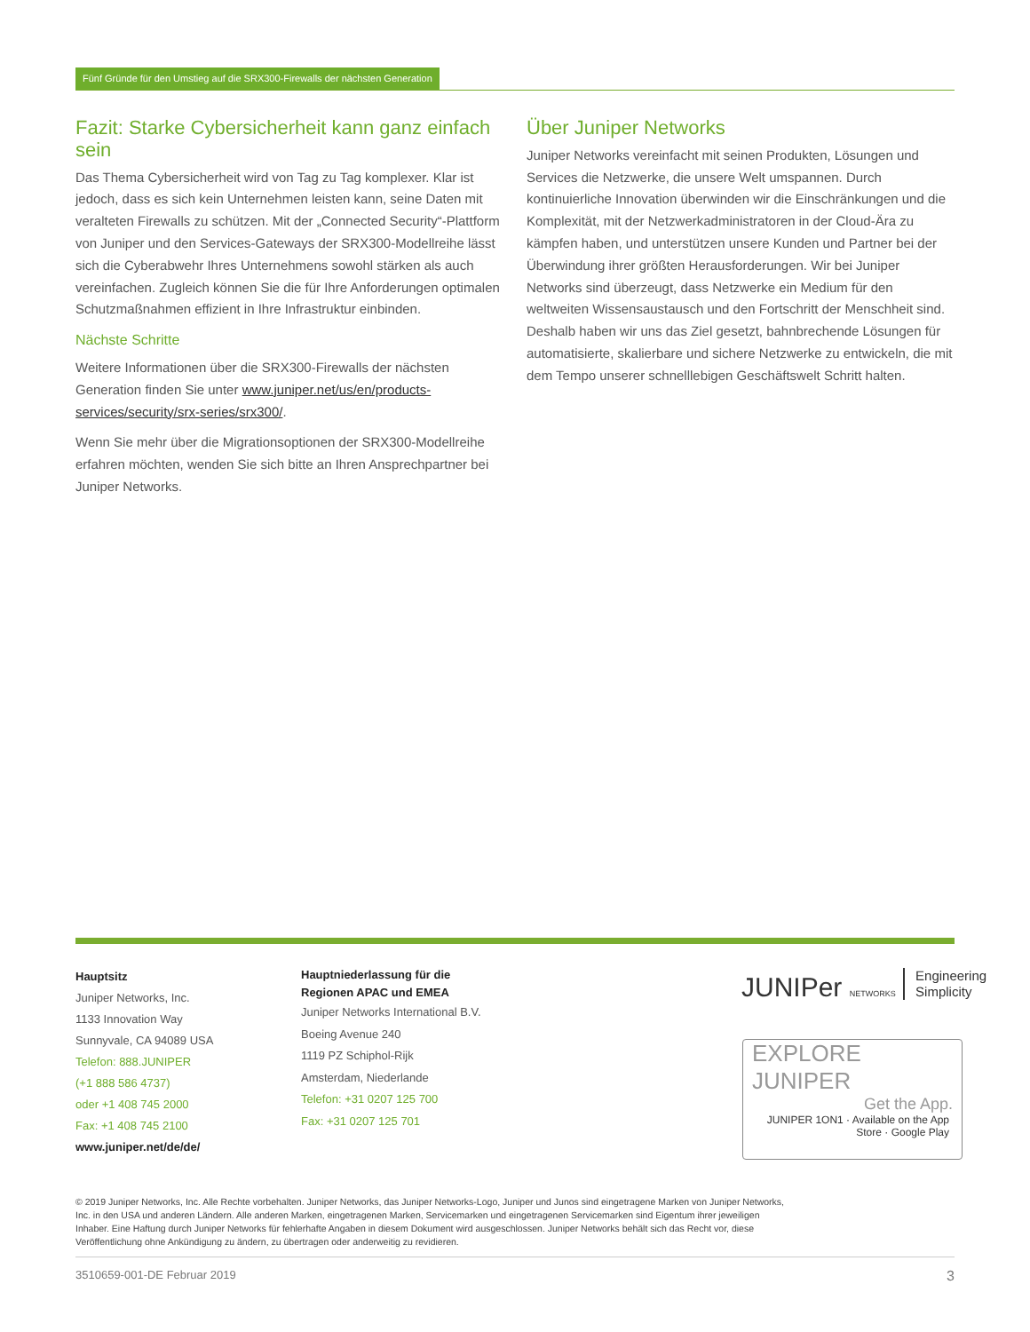Fünf Gründe für den Umstieg auf die SRX300-Firewalls der nächsten Generation
Fazit: Starke Cybersicherheit kann ganz einfach sein
Das Thema Cybersicherheit wird von Tag zu Tag komplexer. Klar ist jedoch, dass es sich kein Unternehmen leisten kann, seine Daten mit veralteten Firewalls zu schützen. Mit der „Connected Security“-Plattform von Juniper und den Services-Gateways der SRX300-Modellreihe lässt sich die Cyberabwehr Ihres Unternehmens sowohl stärken als auch vereinfachen. Zugleich können Sie die für Ihre Anforderungen optimalen Schutzmaßnahmen effizient in Ihre Infrastruktur einbinden.
Nächste Schritte
Weitere Informationen über die SRX300-Firewalls der nächsten Generation finden Sie unter www.juniper.net/us/en/products-services/security/srx-series/srx300/.
Wenn Sie mehr über die Migrationsoptionen der SRX300-Modellreihe erfahren möchten, wenden Sie sich bitte an Ihren Ansprechpartner bei Juniper Networks.
Über Juniper Networks
Juniper Networks vereinfacht mit seinen Produkten, Lösungen und Services die Netzwerke, die unsere Welt umspannen. Durch kontinuierliche Innovation überwinden wir die Einschränkungen und die Komplexität, mit der Netzwerkadministratoren in der Cloud-Ära zu kämpfen haben, und unterstützen unsere Kunden und Partner bei der Überwindung ihrer größten Herausforderungen. Wir bei Juniper Networks sind überzeugt, dass Netzwerke ein Medium für den weltweiten Wissensaustausch und den Fortschritt der Menschheit sind. Deshalb haben wir uns das Ziel gesetzt, bahnbrechende Lösungen für automatisierte, skalierbare und sichere Netzwerke zu entwickeln, die mit dem Tempo unserer schnelllebigen Geschäftswelt Schritt halten.
Hauptsitz
Juniper Networks, Inc.
1133 Innovation Way
Sunnyvale, CA 94089 USA
Telefon: 888.JUNIPER
(+1 888 586 4737)
oder +1 408 745 2000
Fax: +1 408 745 2100
www.juniper.net/de/de/
Hauptniederlassung für die
Regionen APAC und EMEA
Juniper Networks International B.V.
Boeing Avenue 240
1119 PZ Schiphol-Rijk
Amsterdam, Niederlande
Telefon: +31 0207 125 700
Fax: +31 0207 125 701
JUNIPer NETWORKS Engineering
Simplicity
EXPLORE JUNIPER
Get the App.
JUNIPER 1ON1 · Available on the App Store · Google Play
© 2019 Juniper Networks, Inc. Alle Rechte vorbehalten. Juniper Networks, das Juniper Networks-Logo, Juniper und Junos sind eingetragene Marken von Juniper Networks, Inc. in den USA und anderen Ländern. Alle anderen Marken, eingetragenen Marken, Servicemarken und eingetragenen Servicemarken sind Eigentum ihrer jeweiligen Inhaber. Eine Haftung durch Juniper Networks für fehlerhafte Angaben in diesem Dokument wird ausgeschlossen. Juniper Networks behält sich das Recht vor, diese Veröffentlichung ohne Ankündigung zu ändern, zu übertragen oder anderweitig zu revidieren.
3510659-001-DE Februar 2019 3